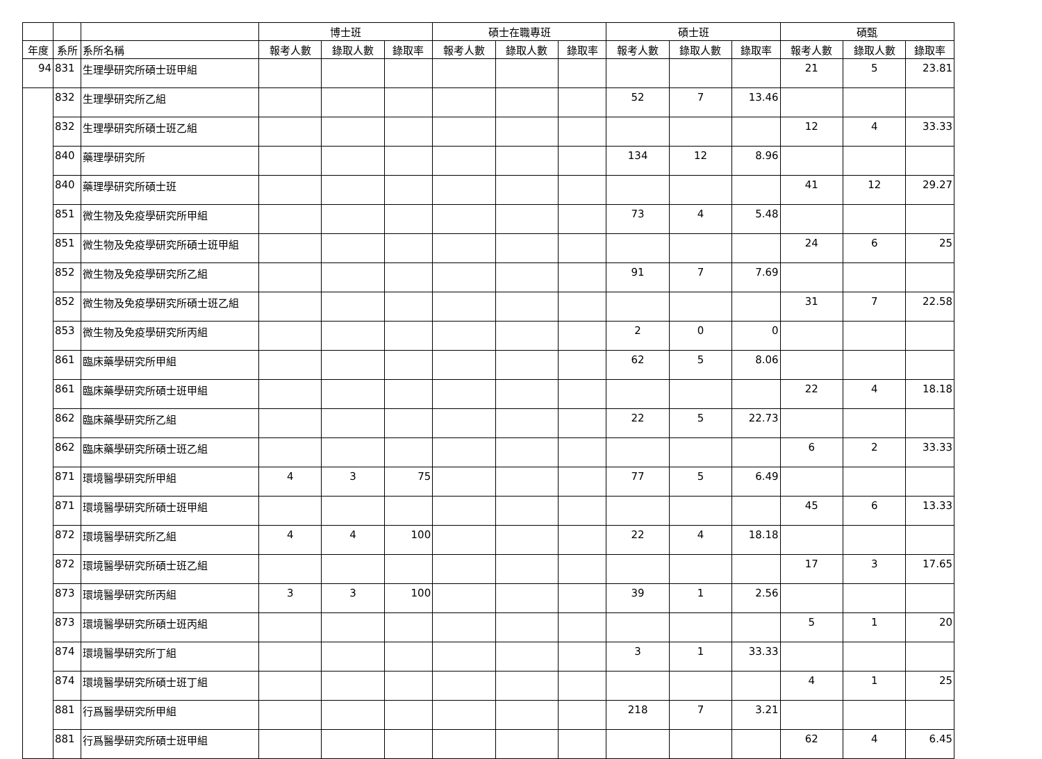| | | | 博士班 | | | 碩士在職專班 | | | 碩士班 | | | 碩甄 | | |
| --- | --- | --- | --- | --- | --- | --- | --- | --- | --- | --- | --- | --- | --- | --- |
| 年度 | 系所 | 系所名稱 | 報考人數 | 錄取人數 | 錄取率 | 報考人數 | 錄取人數 | 錄取率 | 報考人數 | 錄取人數 | 錄取率 | 報考人數 | 錄取人數 | 錄取率 |
| 94 | 831 | 生理學研究所碩士班甲組 | | | | | | | | | | 21 | 5 | 23.81 |
| | 832 | 生理學研究所乙組 | | | | | | | 52 | 7 | 13.46 | | | |
| | 832 | 生理學研究所碩士班乙組 | | | | | | | | | | 12 | 4 | 33.33 |
| | 840 | 藥理學研究所 | | | | | | | 134 | 12 | 8.96 | | | |
| | 840 | 藥理學研究所碩士班 | | | | | | | | | | 41 | 12 | 29.27 |
| | 851 | 微生物及免疫學研究所甲組 | | | | | | | 73 | 4 | 5.48 | | | |
| | 851 | 微生物及免疫學研究所碩士班甲組 | | | | | | | | | | 24 | 6 | 25 |
| | 852 | 微生物及免疫學研究所乙組 | | | | | | | 91 | 7 | 7.69 | | | |
| | 852 | 微生物及免疫學研究所碩士班乙組 | | | | | | | | | | 31 | 7 | 22.58 |
| | 853 | 微生物及免疫學研究所丙組 | | | | | | | 2 | 0 | 0 | | | |
| | 861 | 臨床藥學研究所甲組 | | | | | | | 62 | 5 | 8.06 | | | |
| | 861 | 臨床藥學研究所碩士班甲組 | | | | | | | | | | 22 | 4 | 18.18 |
| | 862 | 臨床藥學研究所乙組 | | | | | | | 22 | 5 | 22.73 | | | |
| | 862 | 臨床藥學研究所碩士班乙組 | | | | | | | | | | 6 | 2 | 33.33 |
| | 871 | 環境醫學研究所甲組 | 4 | 3 | 75 | | | | 77 | 5 | 6.49 | | | |
| | 871 | 環境醫學研究所碩士班甲組 | | | | | | | | | | 45 | 6 | 13.33 |
| | 872 | 環境醫學研究所乙組 | 4 | 4 | 100 | | | | 22 | 4 | 18.18 | | | |
| | 872 | 環境醫學研究所碩士班乙組 | | | | | | | | | | 17 | 3 | 17.65 |
| | 873 | 環境醫學研究所丙組 | 3 | 3 | 100 | | | | 39 | 1 | 2.56 | | | |
| | 873 | 環境醫學研究所碩士班丙組 | | | | | | | | | | 5 | 1 | 20 |
| | 874 | 環境醫學研究所丁組 | | | | | | | 3 | 1 | 33.33 | | | |
| | 874 | 環境醫學研究所碩士班丁組 | | | | | | | | | | 4 | 1 | 25 |
| | 881 | 行爲醫學研究所甲組 | | | | | | | 218 | 7 | 3.21 | | | |
| | 881 | 行爲醫學研究所碩士班甲組 | | | | | | | | | | 62 | 4 | 6.45 |